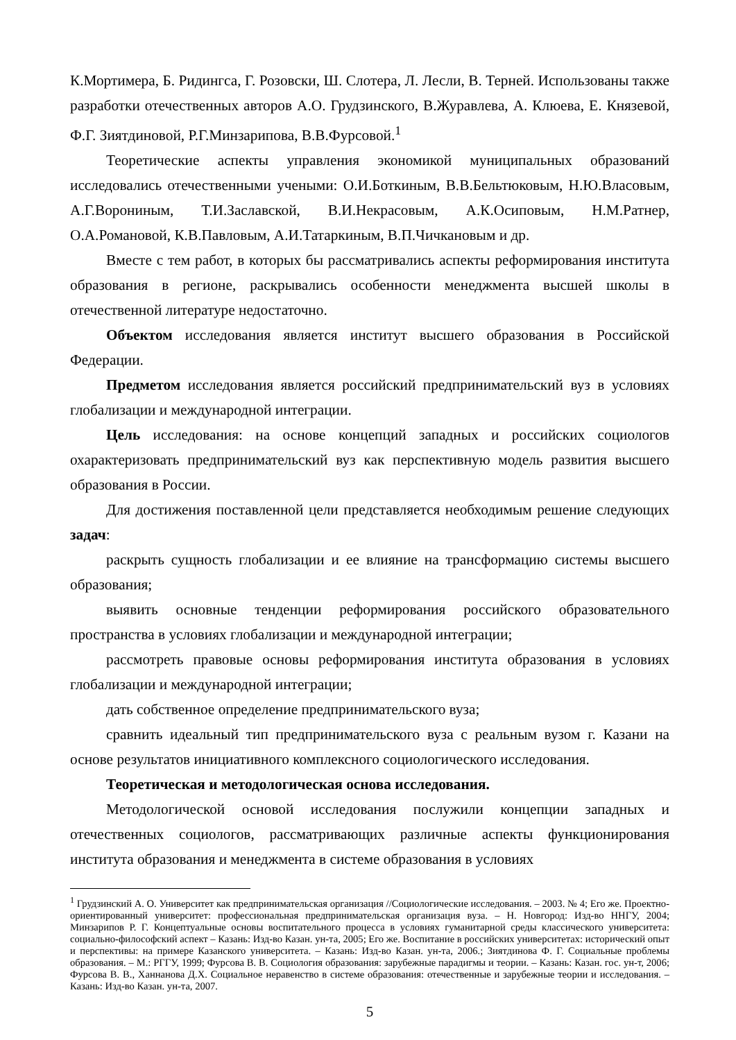К.Мортимера, Б. Ридингса, Г. Розовски, Ш. Слотера, Л. Лесли, В. Терней. Использованы также разработки отечественных авторов А.О. Грудзинского, В.Журавлева, А. Клюева, Е. Князевой, Ф.Г. Зиятдиновой, Р.Г.Минзарипова, В.В.Фурсовой.<sup>1</sup>
Теоретические аспекты управления экономикой муниципальных образований исследовались отечественными учеными: О.И.Боткиным, В.В.Бельтюковым, Н.Ю.Власовым, А.Г.Ворониным, Т.И.Заславской, В.И.Некрасовым, А.К.Осиповым, Н.М.Ратнер, О.А.Романовой, К.В.Павловым, А.И.Татаркиным, В.П.Чичкановым и др.
Вместе с тем работ, в которых бы рассматривались аспекты реформирования института образования в регионе, раскрывались особенности менеджмента высшей школы в отечественной литературе недостаточно.
Объектом исследования является институт высшего образования в Российской Федерации.
Предметом исследования является российский предпринимательский вуз в условиях глобализации и международной интеграции.
Цель исследования: на основе концепций западных и российских социологов охарактеризовать предпринимательский вуз как перспективную модель развития высшего образования в России.
Для достижения поставленной цели представляется необходимым решение следующих задач:
раскрыть сущность глобализации и ее влияние на трансформацию системы высшего образования;
выявить основные тенденции реформирования российского образовательного пространства в условиях глобализации и международной интеграции;
рассмотреть правовые основы реформирования института образования в условиях глобализации и международной интеграции;
дать собственное определение предпринимательского вуза;
сравнить идеальный тип предпринимательского вуза с реальным вузом г. Казани на основе результатов инициативного комплексного социологического исследования.
Теоретическая и методологическая основа исследования.
Методологической основой исследования послужили концепции западных и отечественных социологов, рассматривающих различные аспекты функционирования института образования и менеджмента в системе образования в условиях
<sup>1</sup> Грудзинский А. О. Университет как предпринимательская организация //Социологические исследования. – 2003. № 4; Его же. Проектно-ориентированный университет: профессиональная предпринимательская организация вуза. – Н. Новгород: Изд-во ННГУ, 2004; Минзарипов Р. Г. Концептуальные основы воспитательного процесса в условиях гуманитарной среды классического университета: социально-философский аспект – Казань: Изд-во Казан. ун-та, 2005; Его же. Воспитание в российских университетах: исторический опыт и перспективы: на примере Казанского университета. – Казань: Изд-во Казан. ун-та, 2006.; Зиятдинова Ф. Г. Социальные проблемы образования. – М.: РГГУ, 1999; Фурсова В. В. Социология образования: зарубежные парадигмы и теории. – Казань: Казан. гос. ун-т, 2006; Фурсова В. В., Ханнанова Д.Х. Социальное неравенство в системе образования: отечественные и зарубежные теории и исследования. – Казань: Изд-во Казан. ун-та, 2007.
5